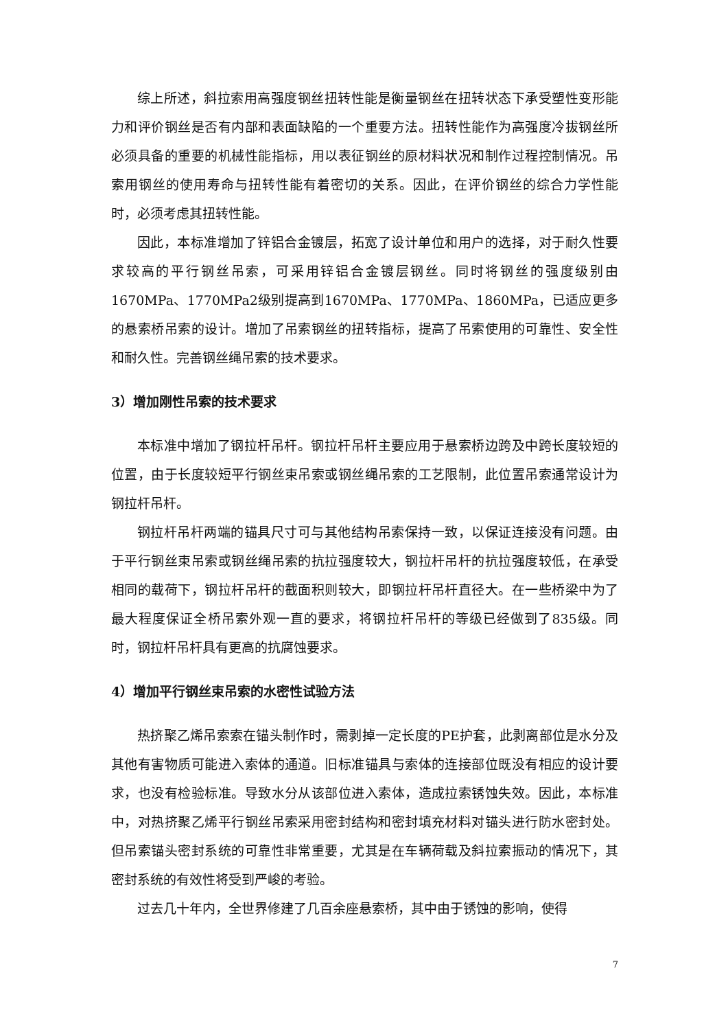综上所述，斜拉索用高强度钢丝扭转性能是衡量钢丝在扭转状态下承受塑性变形能力和评价钢丝是否有内部和表面缺陷的一个重要方法。扭转性能作为高强度冷拔钢丝所必须具备的重要的机械性能指标，用以表征钢丝的原材料状况和制作过程控制情况。吊索用钢丝的使用寿命与扭转性能有着密切的关系。因此，在评价钢丝的综合力学性能时，必须考虑其扭转性能。
因此，本标准增加了锌铝合金镀层，拓宽了设计单位和用户的选择，对于耐久性要求较高的平行钢丝吊索，可采用锌铝合金镀层钢丝。同时将钢丝的强度级别由1670MPa、1770MPa2级别提高到1670MPa、1770MPa、1860MPa，已适应更多的悬索桥吊索的设计。增加了吊索钢丝的扭转指标，提高了吊索使用的可靠性、安全性和耐久性。完善钢丝绳吊索的技术要求。
3）增加刚性吊索的技术要求
本标准中增加了钢拉杆吊杆。钢拉杆吊杆主要应用于悬索桥边跨及中跨长度较短的位置，由于长度较短平行钢丝束吊索或钢丝绳吊索的工艺限制，此位置吊索通常设计为钢拉杆吊杆。
钢拉杆吊杆两端的锚具尺寸可与其他结构吊索保持一致，以保证连接没有问题。由于平行钢丝束吊索或钢丝绳吊索的抗拉强度较大，钢拉杆吊杆的抗拉强度较低，在承受相同的载荷下，钢拉杆吊杆的截面积则较大，即钢拉杆吊杆直径大。在一些桥梁中为了最大程度保证全桥吊索外观一直的要求，将钢拉杆吊杆的等级已经做到了835级。同时，钢拉杆吊杆具有更高的抗腐蚀要求。
4）增加平行钢丝束吊索的水密性试验方法
热挤聚乙烯吊索索在锚头制作时，需剥掉一定长度的PE护套，此剥离部位是水分及其他有害物质可能进入索体的通道。旧标准锚具与索体的连接部位既没有相应的设计要求，也没有检验标准。导致水分从该部位进入索体，造成拉索锈蚀失效。因此，本标准中，对热挤聚乙烯平行钢丝吊索采用密封结构和密封填充材料对锚头进行防水密封处。但吊索锚头密封系统的可靠性非常重要，尤其是在车辆荷载及斜拉索振动的情况下，其密封系统的有效性将受到严峻的考验。
过去几十年内，全世界修建了几百余座悬索桥，其中由于锈蚀的影响，使得
7